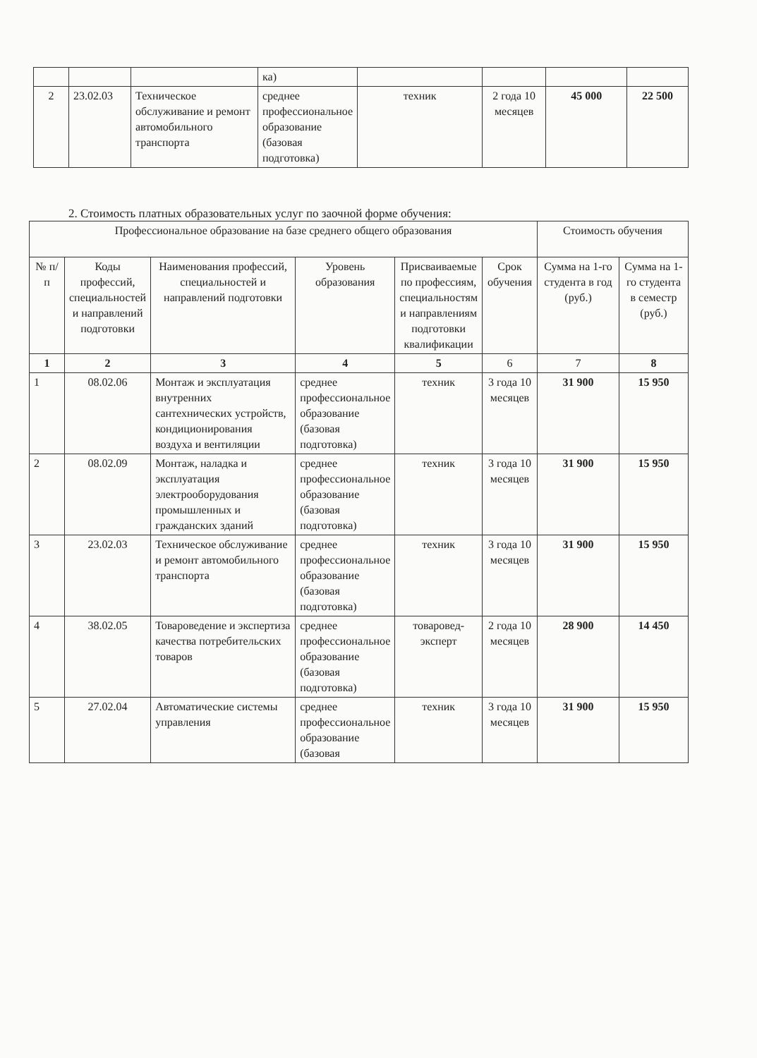| | | | ка) | | | | |
| 2 | 23.02.03 | Техническое обслуживание и ремонт автомобильного транспорта | среднее профессиональное образование (базовая подготовка) | техник | 2 года 10 месяцев | 45 000 | 22 500 |
2. Стоимость платных образовательных услуг по заочной форме обучения:
| Профессиональное образование на базе среднего общего образования | | | | | | Стоимость обучения | |
| --- | --- | --- | --- | --- | --- | --- | --- |
| № п/п | Коды профессий, специальностей и направлений подготовки | Наименования профессий, специальностей и направлений подготовки | Уровень образования | Присваиваемые по профессиям, специальностям и направлениям подготовки квалификации | Срок обучения | Сумма на 1-го студента в год (руб.) | Сумма на 1-го студента в семестр (руб.) |
| 1 | 2 | 3 | 4 | 5 | 6 | 7 | 8 |
| 1 | 08.02.06 | Монтаж и эксплуатация внутренних сантехнических устройств, кондиционирования воздуха и вентиляции | среднее профессиональное образование (базовая подготовка) | техник | 3 года 10 месяцев | 31 900 | 15 950 |
| 2 | 08.02.09 | Монтаж, наладка и эксплуатация электрооборудования промышленных и гражданских зданий | среднее профессиональное образование (базовая подготовка) | техник | 3 года 10 месяцев | 31 900 | 15 950 |
| 3 | 23.02.03 | Техническое обслуживание и ремонт автомобильного транспорта | среднее профессиональное образование (базовая подготовка) | техник | 3 года 10 месяцев | 31 900 | 15 950 |
| 4 | 38.02.05 | Товароведение и экспертиза качества потребительских товаров | среднее профессиональное образование (базовая подготовка) | товаровед-эксперт | 2 года 10 месяцев | 28 900 | 14 450 |
| 5 | 27.02.04 | Автоматические системы управления | среднее профессиональное образование (базовая | техник | 3 года 10 месяцев | 31 900 | 15 950 |